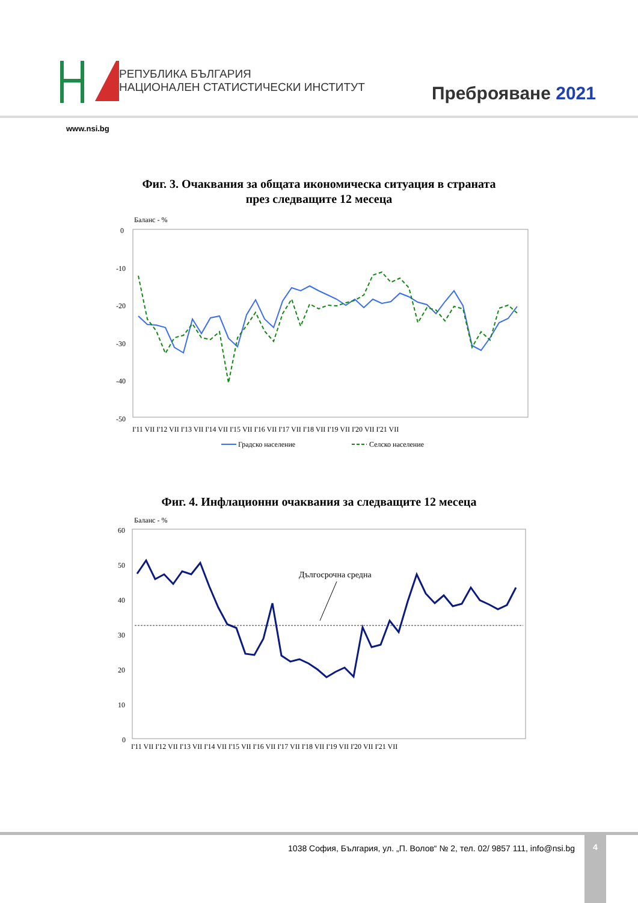РЕПУБЛИКА БЪЛГАРИЯ
НАЦИОНАЛЕН СТАТИСТИЧЕСКИ ИНСТИТУТ
Преброяване 2021
www.nsi.bg
Фиг. 3. Очаквания за общата икономическа ситуация в страната
през следващите 12 месеца
Баланс - %
0
-10
-20
-30
-40
-50
I'11 VII I'12 VII I'13 VII I'14 VII I'15 VII I'16 VII I'17 VII I'18 VII I'19 VII I'20 VII I'21 VII
Градско население
Селско население
Фиг. 4. Инфлационни очаквания за следващите 12 месеца
Баланс - %
60
50
40
30
20
10
0
Дългосрочна средна
I'11 VII I'12 VII I'13 VII I'14 VII I'15 VII I'16 VII I'17 VII I'18 VII I'19 VII I'20 VII I'21 VII
1038 София, България, ул. „П. Волов“ № 2, тел. 02/ 9857 111, info@nsi.bg
4